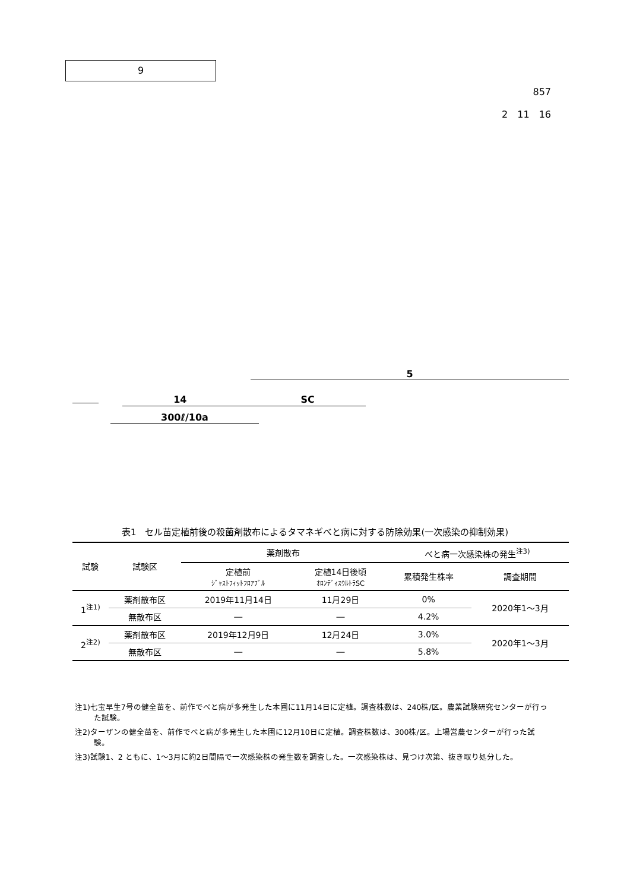9
857
2　11　16
5
14　　　　　　　　　　　　SC
300ℓ/10a
表1　セル苗定植前後の殺菌剤散布によるタマネギべと病に対する防除効果(一次感染の抑制効果)
| 試験 | 試験区 | 薬剤散布 | | べと病一次感染株の発生<sup>注3)</sup> | |
| --- | --- | --- | --- | --- | --- |
| | | 定植前 ｼﾞｬｽﾄﾌｨｯﾄﾌﾛｱﾌﾞﾙ | 定植14日後頃 ｵﾛﾝﾃﾞｨｽｳﾙﾄﾗSC | 累積発生株率 | 調査期間 |
| 1<sup>注1)</sup> | 薬剤散布区 | 2019年11月14日 | 11月29日 | 0% | 2020年1～3月 |
| | 無散布区 | ― | ― | 4.2% | |
| 2<sup>注2)</sup> | 薬剤散布区 | 2019年12月9日 | 12月24日 | 3.0% | 2020年1～3月 |
| | 無散布区 | ― | ― | 5.8% | |
注1)七宝早生7号の健全苗を、前作でべと病が多発生した本圃に11月14日に定植。調査株数は、240株/区。農業試験研究センターが行った試験。
注2)ターザンの健全苗を、前作でべと病が多発生した本圃に12月10日に定植。調査株数は、300株/区。上場営農センターが行った試験。
注3)試験1、2 ともに、1～3月に約2日間隔で一次感染株の発生数を調査した。一次感染株は、見つけ次第、抜き取り処分した。